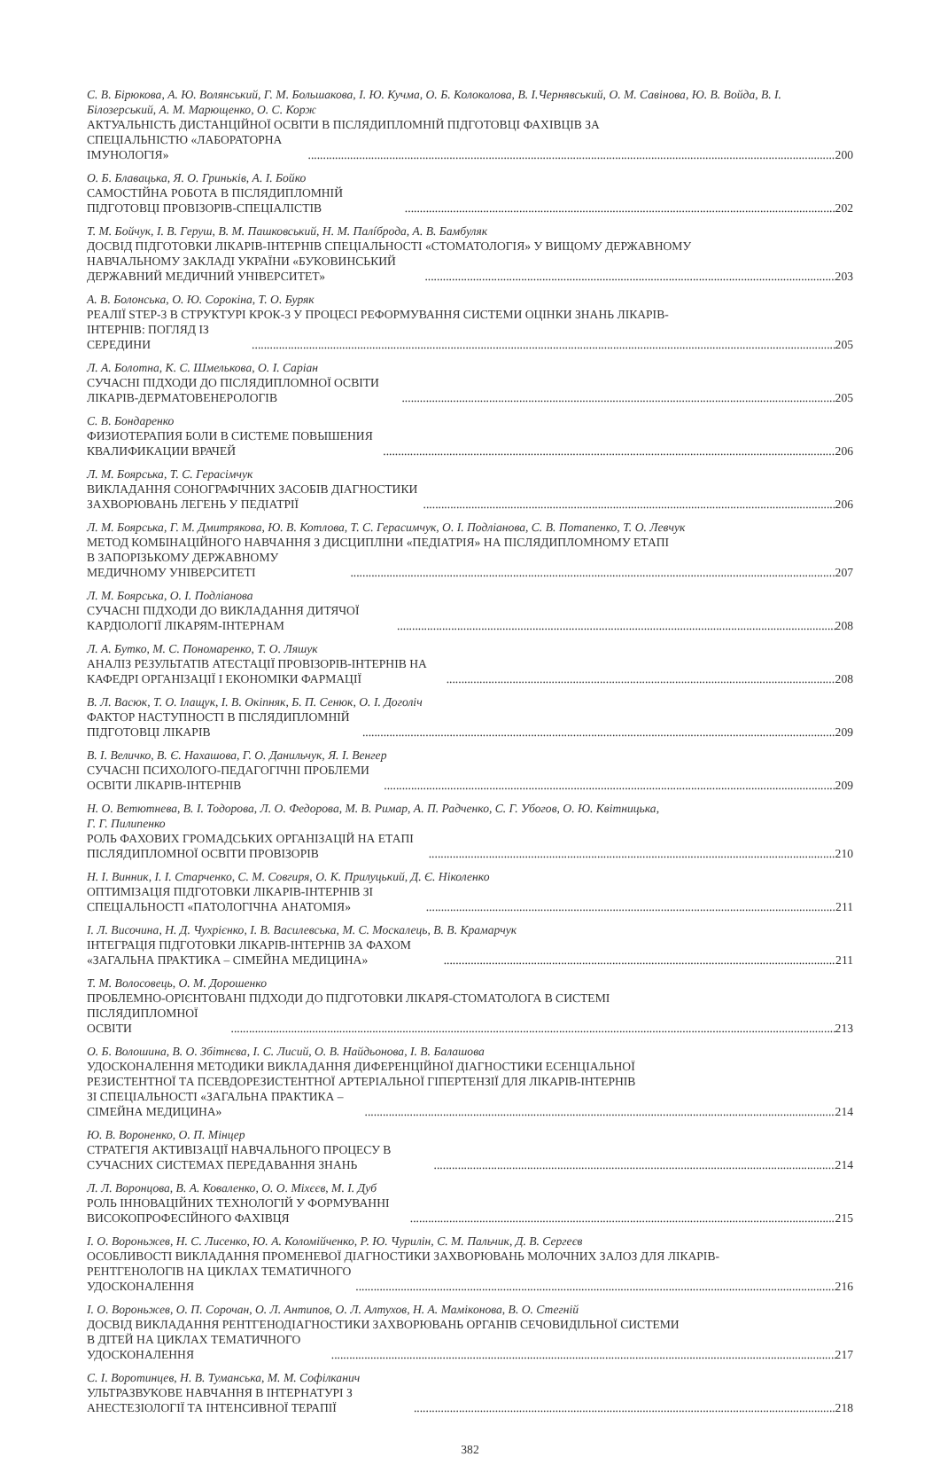С. В. Бірюкова, А. Ю. Волянський, Г. М. Большакова, І. Ю. Кучма, О. Б. Колоколова, В. І.Чернявський, О. М. Савінова, Ю. В. Войда, В. І. Білозерський, А. М. Марющенко, О. С. Корж
АКТУАЛЬНІСТЬ ДИСТАНЦІЙНОЇ ОСВІТИ В ПІСЛЯДИПЛОМНІЙ ПІДГОТОВЦІ ФАХІВЦІВ ЗА
СПЕЦІАЛЬНІСТЮ «ЛАБОРАТОРНА ІМУНОЛОГІЯ» 200
О. Б. Блавацька, Я. О. Гриньків, А. І. Бойко
САМОСТІЙНА РОБОТА В ПІСЛЯДИПЛОМНІЙ ПІДГОТОВЦІ ПРОВІЗОРІВ-СПЕЦІАЛІСТІВ 202
Т. М. Бойчук, І. В. Геруш, В. М. Пашковський, Н. М. Палíброда, А. В. Бамбуляк
ДОСВІД ПІДГОТОВКИ ЛІКАРІВ-ІНТЕРНІВ СПЕЦІАЛЬНОСТІ «СТОМАТОЛОГІЯ» У ВИЩОМУ ДЕРЖАВНОМУ
НАВЧАЛЬНОМУ ЗАКЛАДІ УКРАЇНИ «БУКОВИНСЬКИЙ ДЕРЖАВНИЙ МЕДИЧНИЙ УНІВЕРСИТЕТ» 203
А. В. Болонська, О. Ю. Сорокіна, Т. О. Буряк
РЕАЛІЇ STEP-3 В СТРУКТУРІ КРОК-3 У ПРОЦЕСІ РЕФОРМУВАННЯ СИСТЕМИ ОЦІНКИ ЗНАНЬ ЛІКАРІВ-
ІНТЕРНІВ: ПОГЛЯД ІЗ СЕРЕДИНИ 205
Л. А. Болотна, К. С. Шмелькова, О. І. Саріан
СУЧАСНІ ПІДХОДИ ДО ПІСЛЯДИПЛОМНОЇ ОСВІТИ ЛІКАРІВ-ДЕРМАТОВЕНЕРОЛОГІВ 205
С. В. Бондаренко
ФИЗИОТЕРАПИЯ БОЛИ В СИСТЕМЕ ПОВЫШЕНИЯ КВАЛИФИКАЦИИ ВРАЧЕЙ 206
Л. М. Боярська, Т. С. Герасімчук
ВИКЛАДАННЯ СОНОГРАФІЧНИХ ЗАСОБІВ ДІАГНОСТИКИ ЗАХВОРЮВАНЬ ЛЕГЕНЬ У ПЕДІАТРІЇ 206
Л. М. Боярська, Г. М. Дмитрякова, Ю. В. Котлова, Т. С. Герасимчук, О. І. Подліанова, С. В. Потапенко, Т. О. Левчук
МЕТОД КОМБІНАЦІЙНОГО НАВЧАННЯ З ДИСЦИПЛІНИ «ПЕДІАТРІЯ» НА ПІСЛЯДИПЛОМНОМУ ЕТАПІ
В ЗАПОРІЗЬКОМУ ДЕРЖАВНОМУ МЕДИЧНОМУ УНІВЕРСИТЕТІ 207
Л. М. Боярська, О. І. Подліанова
СУЧАСНІ ПІДХОДИ ДО ВИКЛАДАННЯ ДИТЯЧОЇ КАРДІОЛОГІЇ ЛІКАРЯМ-ІНТЕРНАМ 208
Л. А. Бутко, М. С. Пономаренко, Т. О. Ляшук
АНАЛІЗ РЕЗУЛЬТАТІВ АТЕСТАЦІЇ ПРОВІЗОРІВ-ІНТЕРНІВ НА КАФЕДРІ ОРГАНІЗАЦІЇ І ЕКОНОМІКИ ФАРМАЦІЇ 208
В. Л. Васюк, Т. О. Ілащук, І. В. Окіпняк, Б. П. Сенюк, О. І. Доголіч
ФАКТОР НАСТУПНОСТІ В ПІСЛЯДИПЛОМНІЙ ПІДГОТОВЦІ ЛІКАРІВ 209
В. І. Величко, В. Є. Нахашова, Г. О. Данильчук, Я. І. Венгер
СУЧАСНІ ПСИХОЛОГО-ПЕДАГОГІЧНІ ПРОБЛЕМИ ОСВІТИ ЛІКАРІВ-ІНТЕРНІВ 209
Н. О. Ветютнева, В. І. Тодорова, Л. О. Федорова, М. В. Римар, А. П. Радченко, С. Г. Убогов, О. Ю. Квітницька,
Г. Г. Пилипенко
РОЛЬ ФАХОВИХ ГРОМАДСЬКИХ ОРГАНІЗАЦІЙ НА ЕТАПІ ПІСЛЯДИПЛОМНОЇ ОСВІТИ ПРОВІЗОРІВ 210
Н. І. Винник, І. І. Старченко, С. М. Совгиря, О. К. Прилуцький, Д. Є. Ніколенко
ОПТИМІЗАЦІЯ ПІДГОТОВКИ ЛІКАРІВ-ІНТЕРНІВ ЗІ СПЕЦІАЛЬНОСТІ «ПАТОЛОГІЧНА АНАТОМІЯ» 211
І. Л. Височина, Н. Д. Чухрієнко, І. В. Василевська, М. С. Москалець, В. В. Крамарчук
ІНТЕГРАЦІЯ ПІДГОТОВКИ ЛІКАРІВ-ІНТЕРНІВ ЗА ФАХОМ «ЗАГАЛЬНА ПРАКТИКА – СІМЕЙНА МЕДИЦИНА» 211
Т. М. Волосовець, О. М. Дорошенко
ПРОБЛЕМНО-ОРІЄНТОВАНІ ПІДХОДИ ДО ПІДГОТОВКИ ЛІКАРЯ-СТОМАТОЛОГА В СИСТЕМІ
ПІСЛЯДИПЛОМНОЇ ОСВІТИ 213
О. Б. Волошина, В. О. Збітнєва, І. С. Лисий, О. В. Найдьонова, І. В. Балашова
УДОСКОНАЛЕННЯ МЕТОДИКИ ВИКЛАДАННЯ ДИФЕРЕНЦІЙНОЇ ДІАГНОСТИКИ ЕСЕНЦІАЛЬНОЇ
РЕЗИСТЕНТНОЇ ТА ПСЕВДОРЕЗИСТЕНТНОЇ АРТЕРІАЛЬНОЇ ГІПЕРТЕНЗІЇ ДЛЯ ЛІКАРІВ-ІНТЕРНІВ
ЗІ СПЕЦІАЛЬНОСТІ «ЗАГАЛЬНА ПРАКТИКА – СІМЕЙНА МЕДИЦИНА» 214
Ю. В. Вороненко, О. П. Мінцер
СТРАТЕГІЯ АКТИВІЗАЦІЇ НАВЧАЛЬНОГО ПРОЦЕСУ В СУЧАСНИХ СИСТЕМАХ ПЕРЕДАВАННЯ ЗНАНЬ 214
Л. Л. Воронцова, В. А. Коваленко, О. О. Міхєєв, М. І. Дуб
РОЛЬ ІННОВАЦІЙНИХ ТЕХНОЛОГІЙ У ФОРМУВАННІ ВИСОКОПРОФЕСІЙНОГО ФАХІВЦЯ 215
І. О. Вороньжев, Н. С. Лисенко, Ю. А. Коломійченко, Р. Ю. Чурилін, С. М. Пальчик, Д. В. Сергеєв
ОСОБЛИВОСТІ ВИКЛАДАННЯ ПРОМЕНЕВОЇ ДІАГНОСТИКИ ЗАХВОРЮВАНЬ МОЛОЧНИХ ЗАЛОЗ ДЛЯ ЛІКАРІВ-
РЕНТГЕНОЛОГІВ НА ЦИКЛАХ ТЕМАТИЧНОГО УДОСКОНАЛЕННЯ 216
І. О. Вороньжев, О. П. Сорочан, О. Л. Антипов, О. Л. Алтухов, Н. А. Маміконова, В. О. Стегній
ДОСВІД ВИКЛАДАННЯ РЕНТГЕНОДІАГНОСТИКИ ЗАХВОРЮВАНЬ ОРГАНІВ СЕЧОВИДІЛЬНОЇ СИСТЕМИ
В ДІТЕЙ НА ЦИКЛАХ ТЕМАТИЧНОГО УДОСКОНАЛЕННЯ 217
С. І. Воротинцев, Н. В. Туманська, М. М. Софілканич
УЛЬТРАЗВУКОВЕ НАВЧАННЯ В ІНТЕРНАТУРІ З АНЕСТЕЗІОЛОГІЇ ТА ІНТЕНСИВНОЇ ТЕРАПІЇ 218
382